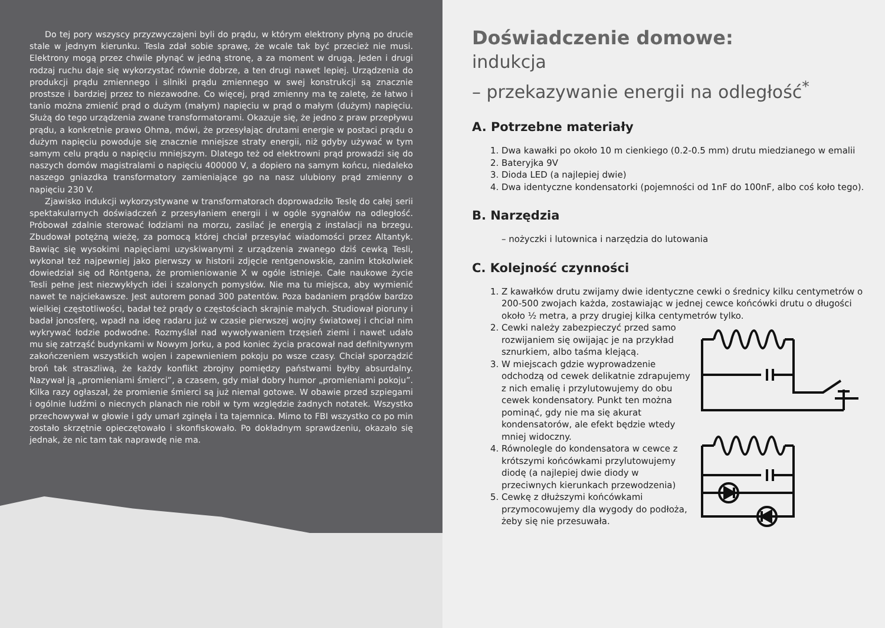Do tej pory wszyscy przyzwyczajeni byli do prądu, w którym elektrony płyną po drucie stale w jednym kierunku. Tesla zdał sobie sprawę, że wcale tak być przecież nie musi. Elektrony mogą przez chwile płynąć w jedną stronę, a za moment w drugą. Jeden i drugi rodzaj ruchu daje się wykorzystać równie dobrze, a ten drugi nawet lepiej. Urządzenia do produkcji prądu zmiennego i silniki prądu zmiennego w swej konstrukcji są znacznie prostsze i bardziej przez to niezawodne. Co więcej, prąd zmienny ma tę zaletę, że łatwo i tanio można zmienić prąd o dużym (małym) napięciu w prąd o małym (dużym) napięciu. Służą do tego urządzenia zwane transformatorami. Okazuje się, że jedno z praw przepływu prądu, a konkretnie prawo Ohma, mówi, że przesyłając drutami energie w postaci prądu o dużym napięciu powoduje się znacznie mniejsze straty energii, niż gdyby używać w tym samym celu prądu o napięciu mniejszym. Dlatego też od elektrowni prąd prowadzi się do naszych domów magistralami o napięciu 400000 V, a dopiero na samym końcu, niedaleko naszego gniazdka transformatory zamieniające go na nasz ulubiony prąd zmienny o napięciu 230 V.
Zjawisko indukcji wykorzystywane w transformatorach doprowadziło Teslę do całej serii spektakularnych doświadczeń z przesyłaniem energii i w ogóle sygnałów na odległość. Próbował zdalnie sterować łodziami na morzu, zasilać je energią z instalacji na brzegu. Zbudował potężną wieżę, za pomocą której chciał przesyłać wiadomości przez Altantyk. Bawiąc się wysokimi napięciami uzyskiwanymi z urządzenia zwanego dziś cewką Tesli, wykonał też najpewniej jako pierwszy w historii zdjęcie rentgenowskie, zanim ktokolwiek dowiedział się od Röntgena, że promieniowanie X w ogóle istnieje. Całe naukowe życie Tesli pełne jest niezwykłych idei i szalonych pomysłów. Nie ma tu miejsca, aby wymienić nawet te najciekawsze. Jest autorem ponad 300 patentów. Poza badaniem prądów bardzo wielkiej częstotliwości, badał też prądy o częstościach skrajnie małych. Studiował pioruny i badał jonosferę, wpadł na ideę radaru już w czasie pierwszej wojny światowej i chciał nim wykrywać łodzie podwodne. Rozmyślał nad wywoływaniem trzęsień ziemi i nawet udało mu się zatrząść budynkami w Nowym Jorku, a pod koniec życia pracował nad definitywnym zakończeniem wszystkich wojen i zapewnieniem pokoju po wsze czasy. Chciał sporządzić broń tak straszliwą, że każdy konflikt zbrojny pomiędzy państwami byłby absurdalny. Nazywał ją „promieniami śmierci”, a czasem, gdy miał dobry humor „promieniami pokoju”. Kilka razy ogłaszał, że promienie śmierci są już niemal gotowe. W obawie przed szpiegami i ogólnie ludźmi o niecnych planach nie robił w tym względzie żadnych notatek. Wszystko przechowywał w głowie i gdy umarł zginęła i ta tajemnica. Mimo to FBI wszystko co po min zostało skrzętnie opieczętowało i skonfiskowało. Po dokładnym sprawdzeniu, okazało się jednak, że nic tam tak naprawdę nie ma.
Doświadczenie domowe:
indukcja
– przekazywanie energii na odległość<sup>*</sup>
A. Potrzebne materiały
1. Dwa kawałki po około 10 m cienkiego (0.2-0.5 mm) drutu miedzianego w emalii
2. Bateryjka 9V
3. Dioda LED (a najlepiej dwie)
4. Dwa identyczne kondensatorki (pojemności od 1nF do 100nF, albo coś koło tego).
B. Narzędzia
– nożyczki i lutownica i narzędzia do lutowania
C. Kolejność czynności
1. Z kawałków drutu zwijamy dwie identyczne cewki o średnicy kilku centymetrów o 200-500 zwojach każda, zostawiając w jednej cewce końcówki drutu o długości około ½ metra, a przy drugiej kilka centymetrów tylko.
2. Cewki należy zabezpieczyć przed samo rozwijaniem się owijając je na przykład sznurkiem, albo taśma klejącą.
3. W miejscach gdzie wyprowadzenie odchodzą od cewek delikatnie zdrapujemy z nich emalię i przylutowujemy do obu cewek kondensatory. Punkt ten można pominąć, gdy nie ma się akurat kondensatorów, ale efekt będzie wtedy mniej widoczny.
4. Równolegle do kondensatora w cewce z krótszymi końcówkami przylutowujemy diodę (a najlepiej dwie diody w przeciwnych kierunkach przewodzenia)
5. Cewkę z dłuższymi końcówkami przymocowujemy dla wygody do podłoża, żeby się nie przesuwała.